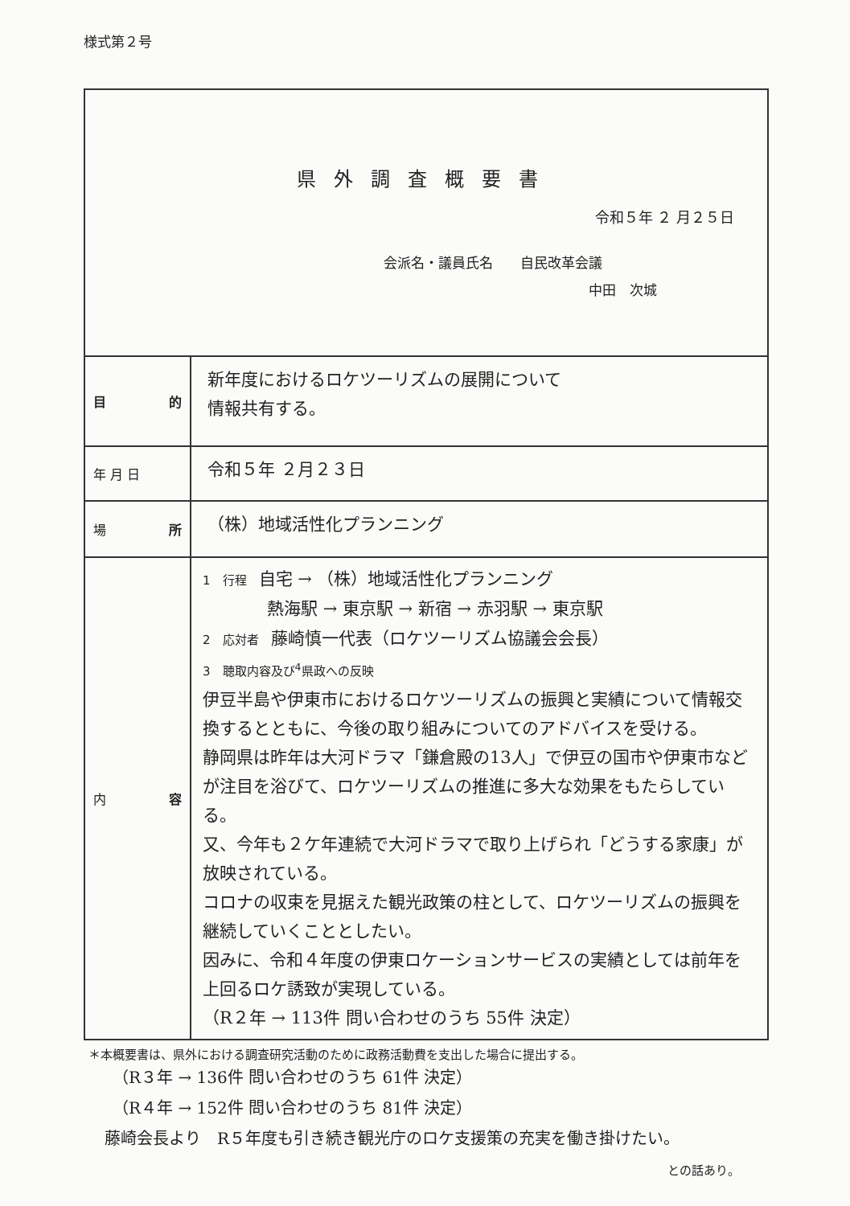様式第２号
| 県外調査概要書 令和５年 ２ 月２５日 会派名・議員氏名 自民改革会議 中田 次城 | |
| 目 的 | 新年度におけるロケツーリズムの展開について 情報共有する。 |
| 年 月 日 | 令和５年 ２月２３日 |
| 場 所 | （株）地域活性化プランニング |
| 内 容 | 1 行程 自宅 → （株）地域活性化プランニング 熱海駅 → 東京駅 → 新宿 → 赤羽駅 → 東京駅 2 応対者 藤崎慎一代表（ロケツーリズム協議会会長） 3 聴取内容及び<sup>4</sup>県政への反映 伊豆半島や伊東市におけるロケツーリズムの振興と実績について情報交換するとともに、今後の取り組みについてのアドバイスを受ける。 静岡県は昨年は大河ドラマ「鎌倉殿の13人」で伊豆の国市や伊東市などが注目を浴びて、ロケツーリズムの推進に多大な効果をもたらしている。 又、今年も２ケ年連続で大河ドラマで取り上げられ「どうする家康」が放映されている。 コロナの収束を見据えた観光政策の柱として、ロケツーリズムの振興を継続していくこととしたい。 因みに、令和４年度の伊東ロケーションサービスの実績としては前年を上回るロケ誘致が実現している。 （R２年 → 113件 問い合わせのうち 55件 決定） |
＊本概要書は、県外における調査研究活動のために政務活動費を支出した場合に提出する。
（R３年 → 136件 問い合わせのうち 61件 決定）
（R４年 → 152件 問い合わせのうち 81件 決定）
藤崎会長より　R５年度も引き続き観光庁のロケ支援策の充実を働き掛けたい。
との話あり。